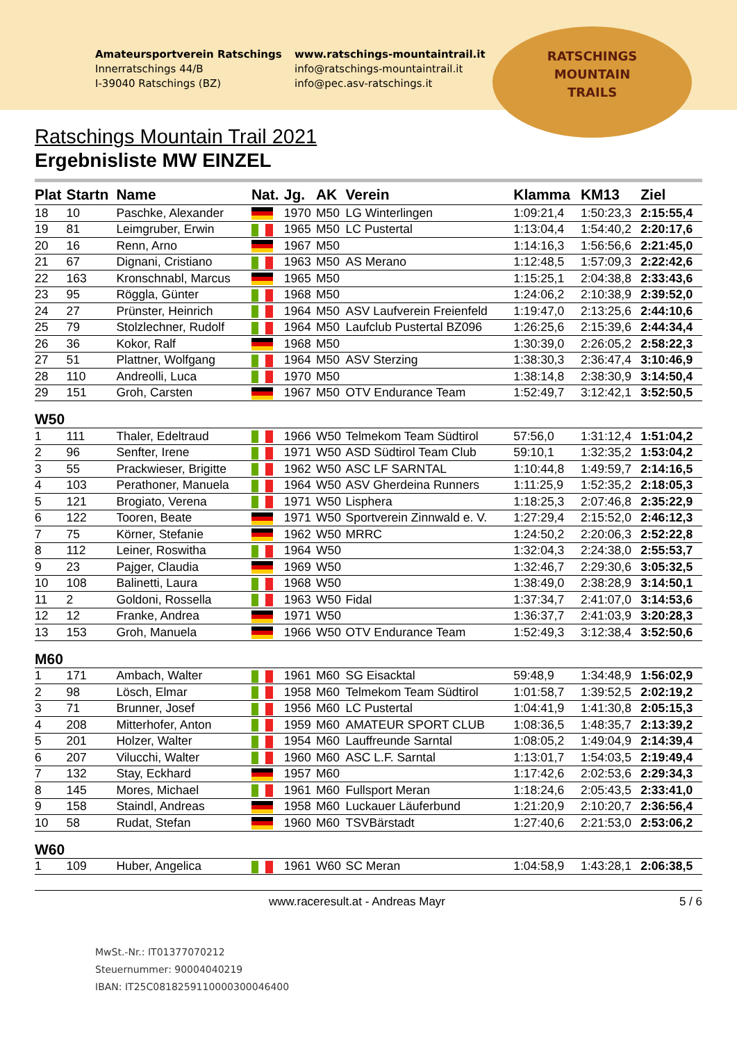Amateursportverein Ratschings
Innerratschings 44/B
I-39040 Ratschings (BZ)
www.ratschings-mountaintrail.it
info@ratschings-mountaintrail.it
info@pec.asv-ratschings.it
RATSCHINGS
MOUNTAIN
TRAILS
Ratschings Mountain Trail 2021
Ergebnisliste MW EINZEL
| Plat | Startn | Name | Nat. | Jg. | AK | Verein | Klamma | KM13 | Ziel |
| --- | --- | --- | --- | --- | --- | --- | --- | --- | --- |
| 18 | 10 | Paschke, Alexander | | 1970 | M50 | LG Winterlingen | 1:09:21,4 | 1:50:23,3 | 2:15:55,4 |
| 19 | 81 | Leimgruber, Erwin | | 1965 | M50 | LC Pustertal | 1:13:04,4 | 1:54:40,2 | 2:20:17,6 |
| 20 | 16 | Renn, Arno | | 1967 | M50 | | 1:14:16,3 | 1:56:56,6 | 2:21:45,0 |
| 21 | 67 | Dignani, Cristiano | | 1963 | M50 | AS Merano | 1:12:48,5 | 1:57:09,3 | 2:22:42,6 |
| 22 | 163 | Kronschnabl, Marcus | | 1965 | M50 | | 1:15:25,1 | 2:04:38,8 | 2:33:43,6 |
| 23 | 95 | Röggla, Günter | | 1968 | M50 | | 1:24:06,2 | 2:10:38,9 | 2:39:52,0 |
| 24 | 27 | Prünster, Heinrich | | 1964 | M50 | ASV Laufverein Freienfeld | 1:19:47,0 | 2:13:25,6 | 2:44:10,6 |
| 25 | 79 | Stolzlechner, Rudolf | | 1964 | M50 | Laufclub Pustertal BZ096 | 1:26:25,6 | 2:15:39,6 | 2:44:34,4 |
| 26 | 36 | Kokor, Ralf | | 1968 | M50 | | 1:30:39,0 | 2:26:05,2 | 2:58:22,3 |
| 27 | 51 | Plattner, Wolfgang | | 1964 | M50 | ASV Sterzing | 1:38:30,3 | 2:36:47,4 | 3:10:46,9 |
| 28 | 110 | Andreolli, Luca | | 1970 | M50 | | 1:38:14,8 | 2:38:30,9 | 3:14:50,4 |
| 29 | 151 | Groh, Carsten | | 1967 | M50 | OTV Endurance Team | 1:52:49,7 | 3:12:42,1 | 3:52:50,5 |
| W50 | | | | | | | | | |
| 1 | 111 | Thaler, Edeltraud | | 1966 | W50 | Telmekom Team Südtirol | 57:56,0 | 1:31:12,4 | 1:51:04,2 |
| 2 | 96 | Senfter, Irene | | 1971 | W50 | ASD Südtirol Team Club | 59:10,1 | 1:32:35,2 | 1:53:04,2 |
| 3 | 55 | Prackwieser, Brigitte | | 1962 | W50 | ASC LF SARNTAL | 1:10:44,8 | 1:49:59,7 | 2:14:16,5 |
| 4 | 103 | Perathoner, Manuela | | 1964 | W50 | ASV Gherdeina Runners | 1:11:25,9 | 1:52:35,2 | 2:18:05,3 |
| 5 | 121 | Brogiato, Verena | | 1971 | W50 | Lisphera | 1:18:25,3 | 2:07:46,8 | 2:35:22,9 |
| 6 | 122 | Tooren, Beate | | 1971 | W50 | Sportverein Zinnwald e. V. | 1:27:29,4 | 2:15:52,0 | 2:46:12,3 |
| 7 | 75 | Körner, Stefanie | | 1962 | W50 | MRRC | 1:24:50,2 | 2:20:06,3 | 2:52:22,8 |
| 8 | 112 | Leiner, Roswitha | | 1964 | W50 | | 1:32:04,3 | 2:24:38,0 | 2:55:53,7 |
| 9 | 23 | Pajger, Claudia | | 1969 | W50 | | 1:32:46,7 | 2:29:30,6 | 3:05:32,5 |
| 10 | 108 | Balinetti, Laura | | 1968 | W50 | | 1:38:49,0 | 2:38:28,9 | 3:14:50,1 |
| 11 | 2 | Goldoni, Rossella | | 1963 | W50 | Fidal | 1:37:34,7 | 2:41:07,0 | 3:14:53,6 |
| 12 | 12 | Franke, Andrea | | 1971 | W50 | | 1:36:37,7 | 2:41:03,9 | 3:20:28,3 |
| 13 | 153 | Groh, Manuela | | 1966 | W50 | OTV Endurance Team | 1:52:49,3 | 3:12:38,4 | 3:52:50,6 |
| M60 | | | | | | | | | |
| 1 | 171 | Ambach, Walter | | 1961 | M60 | SG Eisacktal | 59:48,9 | 1:34:48,9 | 1:56:02,9 |
| 2 | 98 | Lösch, Elmar | | 1958 | M60 | Telmekom Team Südtirol | 1:01:58,7 | 1:39:52,5 | 2:02:19,2 |
| 3 | 71 | Brunner, Josef | | 1956 | M60 | LC Pustertal | 1:04:41,9 | 1:41:30,8 | 2:05:15,3 |
| 4 | 208 | Mitterhofer, Anton | | 1959 | M60 | AMATEUR SPORT CLUB | 1:08:36,5 | 1:48:35,7 | 2:13:39,2 |
| 5 | 201 | Holzer, Walter | | 1954 | M60 | Lauffreunde Sarntal | 1:08:05,2 | 1:49:04,9 | 2:14:39,4 |
| 6 | 207 | Vilucchi, Walter | | 1960 | M60 | ASC L.F. Sarntal | 1:13:01,7 | 1:54:03,5 | 2:19:49,4 |
| 7 | 132 | Stay, Eckhard | | 1957 | M60 | | 1:17:42,6 | 2:02:53,6 | 2:29:34,3 |
| 8 | 145 | Mores, Michael | | 1961 | M60 | Fullsport Meran | 1:18:24,6 | 2:05:43,5 | 2:33:41,0 |
| 9 | 158 | Staindl, Andreas | | 1958 | M60 | Luckauer Läuferbund | 1:21:20,9 | 2:10:20,7 | 2:36:56,4 |
| 10 | 58 | Rudat, Stefan | | 1960 | M60 | TSVBärstadt | 1:27:40,6 | 2:21:53,0 | 2:53:06,2 |
| W60 | | | | | | | | | |
| 1 | 109 | Huber, Angelica | | 1961 | W60 | SC Meran | 1:04:58,9 | 1:43:28,1 | 2:06:38,5 |
www.raceresult.at - Andreas Mayr 5 / 6
MwSt.-Nr.: IT01377070212
Steuernummer: 90004040219
IBAN: IT25C0818259110000300046400